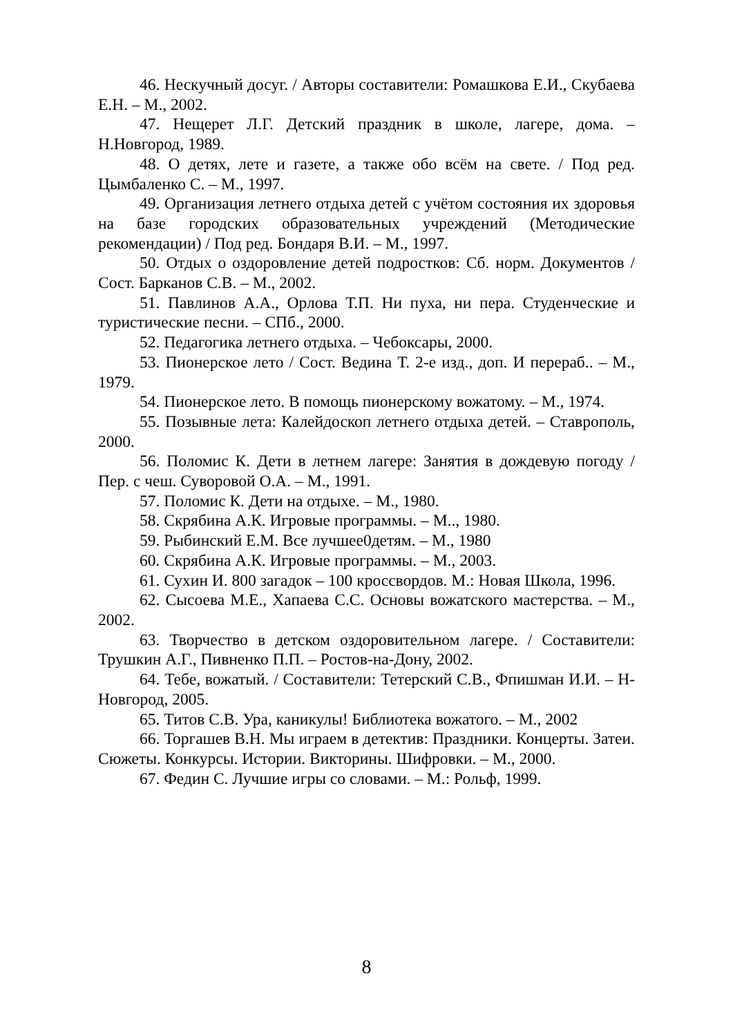46. Нескучный досуг. / Авторы составители: Ромашкова Е.И., Скубаева Е.Н. – М., 2002.
47. Нещерет Л.Г. Детский праздник в школе, лагере, дома. – Н.Новгород, 1989.
48. О детях, лете и газете, а также обо всём на свете. / Под ред. Цымбаленко С. – М., 1997.
49. Организация летнего отдыха детей с учётом состояния их здоровья на базе городских образовательных учреждений (Методические рекомендации) / Под ред. Бондаря В.И. – М., 1997.
50. Отдых о оздоровление детей подростков: Сб. норм. Документов / Сост. Барканов С.В. – М., 2002.
51. Павлинов А.А., Орлова Т.П. Ни пуха, ни пера. Студенческие и туристические песни. – СПб., 2000.
52. Педагогика летнего отдыха. – Чебоксары, 2000.
53. Пионерское лето / Сост. Ведина Т. 2-е изд., доп. И перераб.. – М., 1979.
54. Пионерское лето. В помощь пионерскому вожатому. – М., 1974.
55. Позывные лета: Калейдоскоп летнего отдыха детей. – Ставрополь, 2000.
56. Поломис К. Дети в летнем лагере: Занятия в дождевую погоду / Пер. с чеш. Суворовой О.А. – М., 1991.
57. Поломис К. Дети на отдыхе. – М., 1980.
58. Скрябина А.К. Игровые программы. – М.., 1980.
59. Рыбинский Е.М. Все лучшее0детям. – М., 1980
60. Скрябина А.К. Игровые программы. – М., 2003.
61. Сухин И. 800 загадок – 100 кроссвордов. М.: Новая Школа, 1996.
62. Сысоева М.Е., Хапаева С.С. Основы вожатского мастерства. – М., 2002.
63. Творчество в детском оздоровительном лагере. / Составители: Трушкин А.Г., Пивненко П.П. – Ростов-на-Дону, 2002.
64. Тебе, вожатый. / Составители: Тетерский С.В., Фпишман И.И. – Н-Новгород, 2005.
65. Титов С.В. Ура, каникулы! Библиотека вожатого. – М., 2002
66. Торгашев В.Н. Мы играем в детектив: Праздники. Концерты. Затеи. Сюжеты. Конкурсы. Истории. Викторины. Шифровки. – М., 2000.
67. Федин С. Лучшие игры со словами. – М.: Рольф, 1999.
8